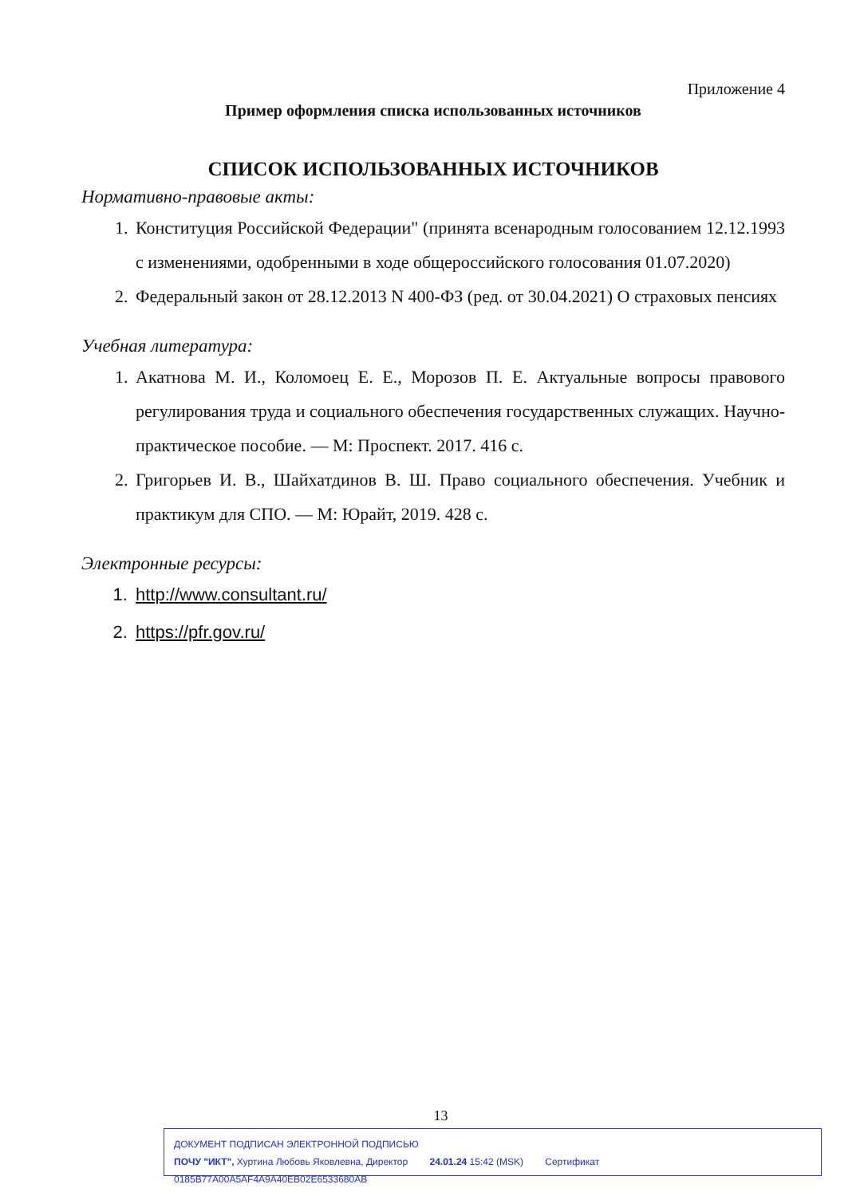Приложение 4
Пример оформления списка использованных источников
СПИСОК ИСПОЛЬЗОВАННЫХ ИСТОЧНИКОВ
Нормативно-правовые акты:
1. Конституция Российской Федерации" (принята всенародным голосованием 12.12.1993 с изменениями, одобренными в ходе общероссийского голосования 01.07.2020)
2. Федеральный закон от 28.12.2013 N 400-ФЗ (ред. от 30.04.2021) О страховых пенсиях
Учебная литература:
1. Акатнова М. И., Коломоец Е. Е., Морозов П. Е. Актуальные вопросы правового регулирования труда и социального обеспечения государственных служащих. Научно-практическое пособие. — М: Проспект. 2017. 416 с.
2. Григорьев И. В., Шайхатдинов В. Ш. Право социального обеспечения. Учебник и практикум для СПО. — М: Юрайт, 2019. 428 с.
Электронные ресурсы:
1. http://www.consultant.ru/
2. https://pfr.gov.ru/
13
ДОКУМЕНТ ПОДПИСАН ЭЛЕКТРОННОЙ ПОДПИСЬЮ
ПОЧУ "ИКТ", Хуртина Любовь Яковлевна, Директор 24.01.24 15:42 (MSK) Сертификат 0185B77A00A5AF4A9A40EB02E6533680AB